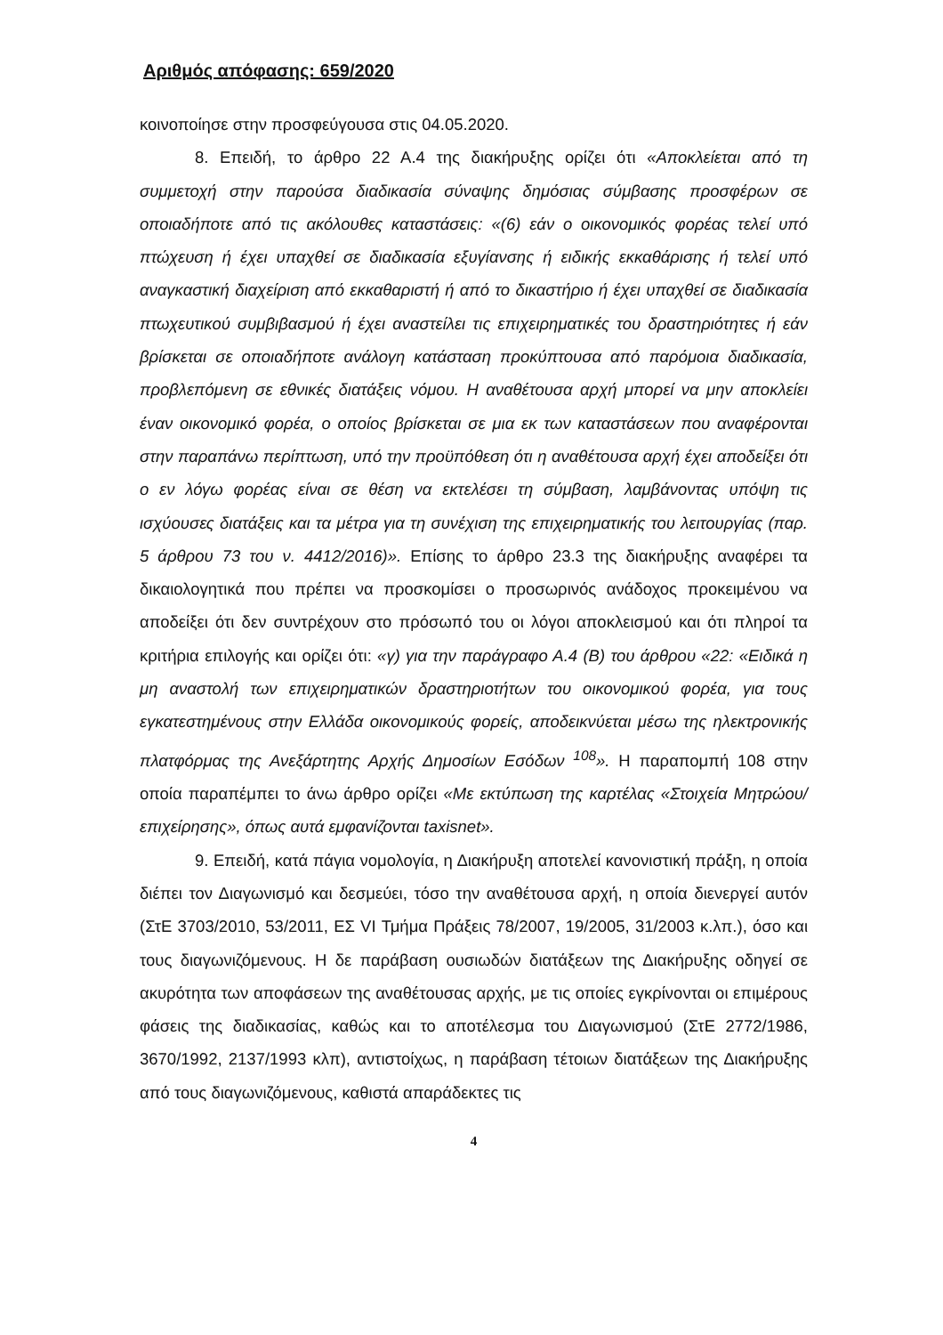Αριθμός απόφασης: 659/2020
κοινοποίησε στην προσφεύγουσα στις 04.05.2020.
8. Επειδή, το άρθρο 22 Α.4 της διακήρυξης ορίζει ότι «Αποκλείεται από τη συμμετοχή στην παρούσα διαδικασία σύναψης δημόσιας σύμβασης προσφέρων σε οποιαδήποτε από τις ακόλουθες καταστάσεις: «(6) εάν ο οικονομικός φορέας τελεί υπό πτώχευση ή έχει υπαχθεί σε διαδικασία εξυγίανσης ή ειδικής εκκαθάρισης ή τελεί υπό αναγκαστική διαχείριση από εκκαθαριστή ή από το δικαστήριο ή έχει υπαχθεί σε διαδικασία πτωχευτικού συμβιβασμού ή έχει αναστείλει τις επιχειρηματικές του δραστηριότητες ή εάν βρίσκεται σε οποιαδήποτε ανάλογη κατάσταση προκύπτουσα από παρόμοια διαδικασία, προβλεπόμενη σε εθνικές διατάξεις νόμου. Η αναθέτουσα αρχή μπορεί να μην αποκλείει έναν οικονομικό φορέα, ο οποίος βρίσκεται σε μια εκ των καταστάσεων που αναφέρονται στην παραπάνω περίπτωση, υπό την προϋπόθεση ότι η αναθέτουσα αρχή έχει αποδείξει ότι ο εν λόγω φορέας είναι σε θέση να εκτελέσει τη σύμβαση, λαμβάνοντας υπόψη τις ισχύουσες διατάξεις και τα μέτρα για τη συνέχιση της επιχειρηματικής του λειτουργίας (παρ. 5 άρθρου 73 του ν. 4412/2016)». Επίσης το άρθρο 23.3 της διακήρυξης αναφέρει τα δικαιολογητικά που πρέπει να προσκομίσει ο προσωρινός ανάδοχος προκειμένου να αποδείξει ότι δεν συντρέχουν στο πρόσωπό του οι λόγοι αποκλεισμού και ότι πληροί τα κριτήρια επιλογής και ορίζει ότι: «γ) για την παράγραφο Α.4 (Β) του άρθρου «22: «Ειδικά η μη αναστολή των επιχειρηματικών δραστηριοτήτων του οικονομικού φορέα, για τους εγκατεστημένους στην Ελλάδα οικονομικούς φορείς, αποδεικνύεται μέσω της ηλεκτρονικής πλατφόρμας της Ανεξάρτητης Αρχής Δημοσίων Εσόδων <sup>108</sup>». Η παραπομπή 108 στην οποία παραπέμπει το άνω άρθρο ορίζει «Με εκτύπωση της καρτέλας «Στοιχεία Μητρώου/επιχείρησης», όπως αυτά εμφανίζονται taxisnet».
9. Επειδή, κατά πάγια νομολογία, η Διακήρυξη αποτελεί κανονιστική πράξη, η οποία διέπει τον Διαγωνισμό και δεσμεύει, τόσο την αναθέτουσα αρχή, η οποία διενεργεί αυτόν (ΣτΕ 3703/2010, 53/2011, ΕΣ VI Τμήμα Πράξεις 78/2007, 19/2005, 31/2003 κ.λπ.), όσο και τους διαγωνιζόμενους. Η δε παράβαση ουσιωδών διατάξεων της Διακήρυξης οδηγεί σε ακυρότητα των αποφάσεων της αναθέτουσας αρχής, με τις οποίες εγκρίνονται οι επιμέρους φάσεις της διαδικασίας, καθώς και το αποτέλεσμα του Διαγωνισμού (ΣτΕ 2772/1986, 3670/1992, 2137/1993 κλπ), αντιστοίχως, η παράβαση τέτοιων διατάξεων της Διακήρυξης από τους διαγωνιζόμενους, καθιστά απαράδεκτες τις
4